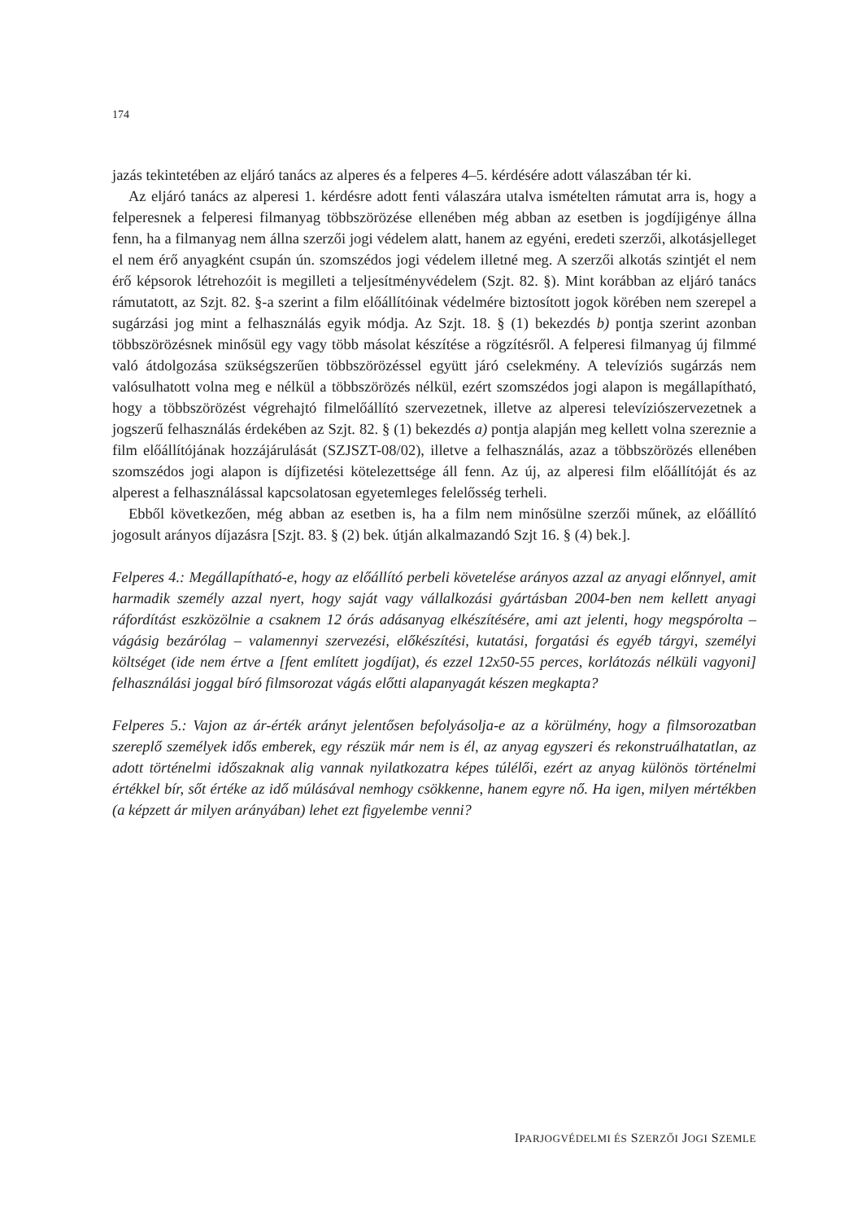174
jazás tekintetében az eljáró tanács az alperes és a felperes 4–5. kérdésére adott válaszában tér ki.
Az eljáró tanács az alperesi 1. kérdésre adott fenti válaszára utalva ismételten rámutat arra is, hogy a felperesnek a felperesi filmanyag többszörözése ellenében még abban az esetben is jogdíjigénye állna fenn, ha a filmanyag nem állna szerzői jogi védelem alatt, hanem az egyéni, eredeti szerzői, alkotásjelleget el nem érő anyagként csupán ún. szomszédos jogi védelem illetné meg. A szerzői alkotás szintjét el nem érő képsorok létrehozóit is megilleti a teljesítményvédelem (Szjt. 82. §). Mint korábban az eljáró tanács rámutatott, az Szjt. 82. §-a szerint a film előállítóinak védelmére biztosított jogok körében nem szerepel a sugárzási jog mint a felhasználás egyik módja. Az Szjt. 18. § (1) bekezdés b) pontja szerint azonban többszörözésnek minősül egy vagy több másolat készítése a rögzítésről. A felperesi filmanyag új filmmé való átdolgozása szükségszerűen többszörözéssel együtt járó cselekmény. A televíziós sugárzás nem valósulhatott volna meg e nélkül a többszörözés nélkül, ezért szomszédos jogi alapon is megállapítható, hogy a többszörözést végrehajtó filmelőállító szervezetnek, illetve az alperesi televíziószervezetnek a jogszerű felhasználás érdekében az Szjt. 82. § (1) bekezdés a) pontja alapján meg kellett volna szereznie a film előállítójának hozzájárulását (SZJSZT-08/02), illetve a felhasználás, azaz a többszörözés ellenében szomszédos jogi alapon is díjfizetési kötelezettsége áll fenn. Az új, az alperesi film előállítóját és az alperest a felhasználással kapcsolatosan egyetemleges felelősség terheli.
Ebből következően, még abban az esetben is, ha a film nem minősülne szerzői műnek, az előállító jogosult arányos díjazásra [Szjt. 83. § (2) bek. útján alkalmazandó Szjt 16. § (4) bek.].
Felperes 4.: Megállapítható-e, hogy az előállító perbeli követelése arányos azzal az anyagi előnnyel, amit harmadik személy azzal nyert, hogy saját vagy vállalkozási gyártásban 2004-ben nem kellett anyagi ráfordítást eszközölnie a csaknem 12 órás adásanyag elkészítésére, ami azt jelenti, hogy megspórolta – vágásig bezárólag – valamennyi szervezési, előkészítési, kutatási, forgatási és egyéb tárgyi, személyi költséget (ide nem értve a [fent említett jogdíjat), és ezzel 12x50-55 perces, korlátozás nélküli vagyoni] felhasználási joggal bíró filmsorozat vágás előtti alapanyagát készen megkapta?
Felperes 5.: Vajon az ár-érték arányt jelentősen befolyásolja-e az a körülmény, hogy a filmsorozatban szereplő személyek idős emberek, egy részük már nem is él, az anyag egyszeri és rekonstruálhatatlan, az adott történelmi időszaknak alig vannak nyilatkozatra képes túlélői, ezért az anyag különös történelmi értékkel bír, sőt értéke az idő múlásával nemhogy csökkenne, hanem egyre nő. Ha igen, milyen mértékben (a képzett ár milyen arányában) lehet ezt figyelembe venni?
IPARJOGVÉDELMI ÉS SZERZŐI JOGI SZEMLE